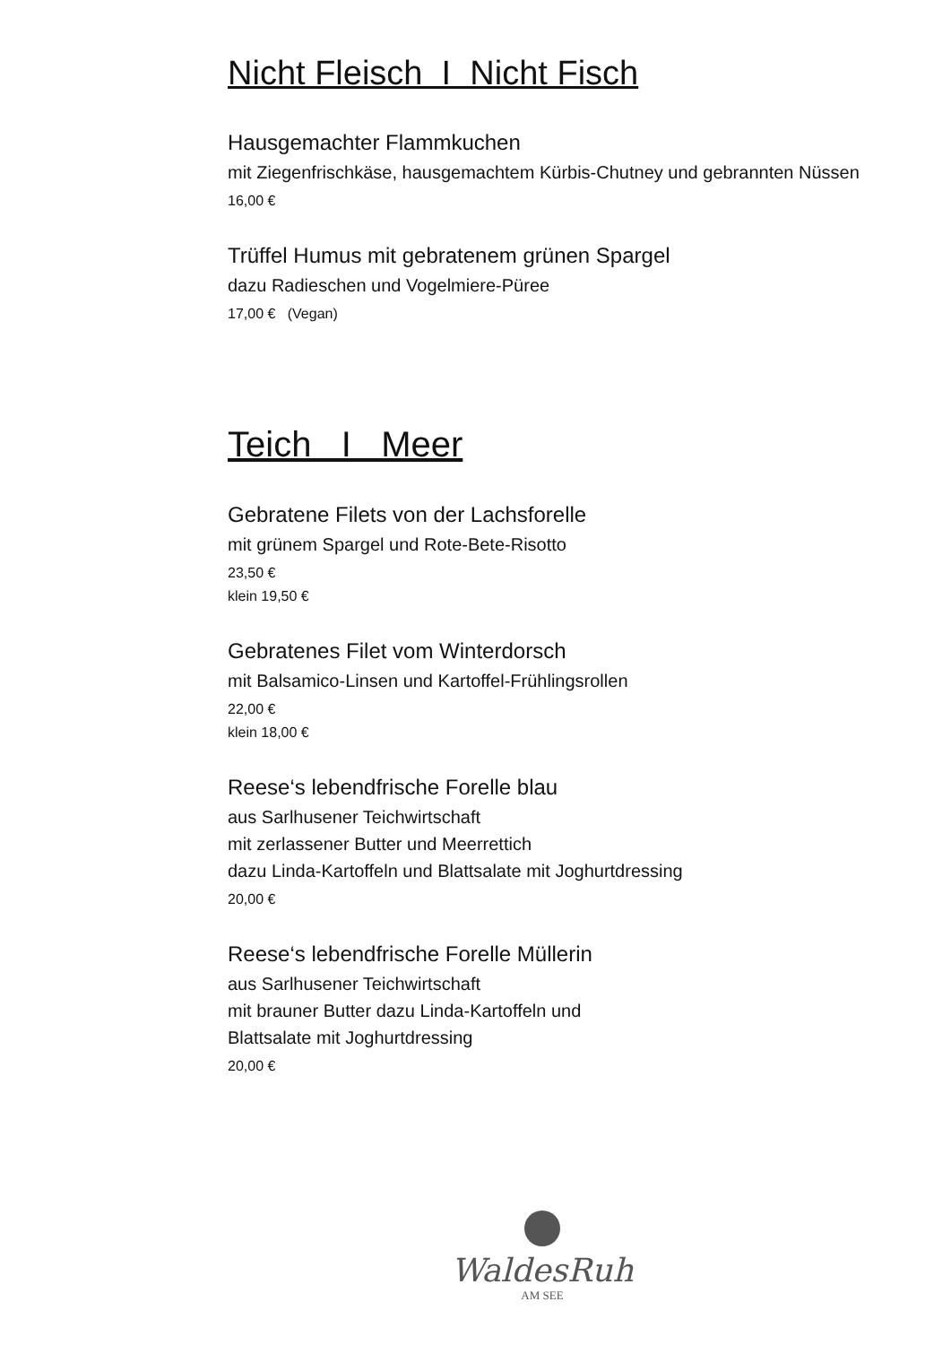Nicht Fleisch I Nicht Fisch
Hausgemachter Flammkuchen
mit Ziegenfrischkäse, hausgemachtem Kürbis-Chutney und gebrannten Nüssen
16,00 €
Trüffel Humus mit gebratenem grünen Spargel
dazu Radieschen und Vogelmiere-Püree
17,00 € (Vegan)
Teich I Meer
Gebratene Filets von der Lachsforelle
mit grünem Spargel und Rote-Bete-Risotto
23,50 €
klein 19,50 €
Gebratenes Filet vom Winterdorsch
mit Balsamico-Linsen und Kartoffel-Frühlingsrollen
22,00 €
klein 18,00 €
Reese‘s lebendfrische Forelle blau
aus Sarlhusener Teichwirtschaft
mit zerlassener Butter und Meerrettich
dazu Linda-Kartoffeln und Blattsalate mit Joghurtdressing
20,00 €
Reese‘s lebendfrische Forelle Müllerin
aus Sarlhusener Teichwirtschaft
mit brauner Butter dazu Linda-Kartoffeln und
Blattsalate mit Joghurtdressing
20,00 €
WaldesRuh
AM SEE